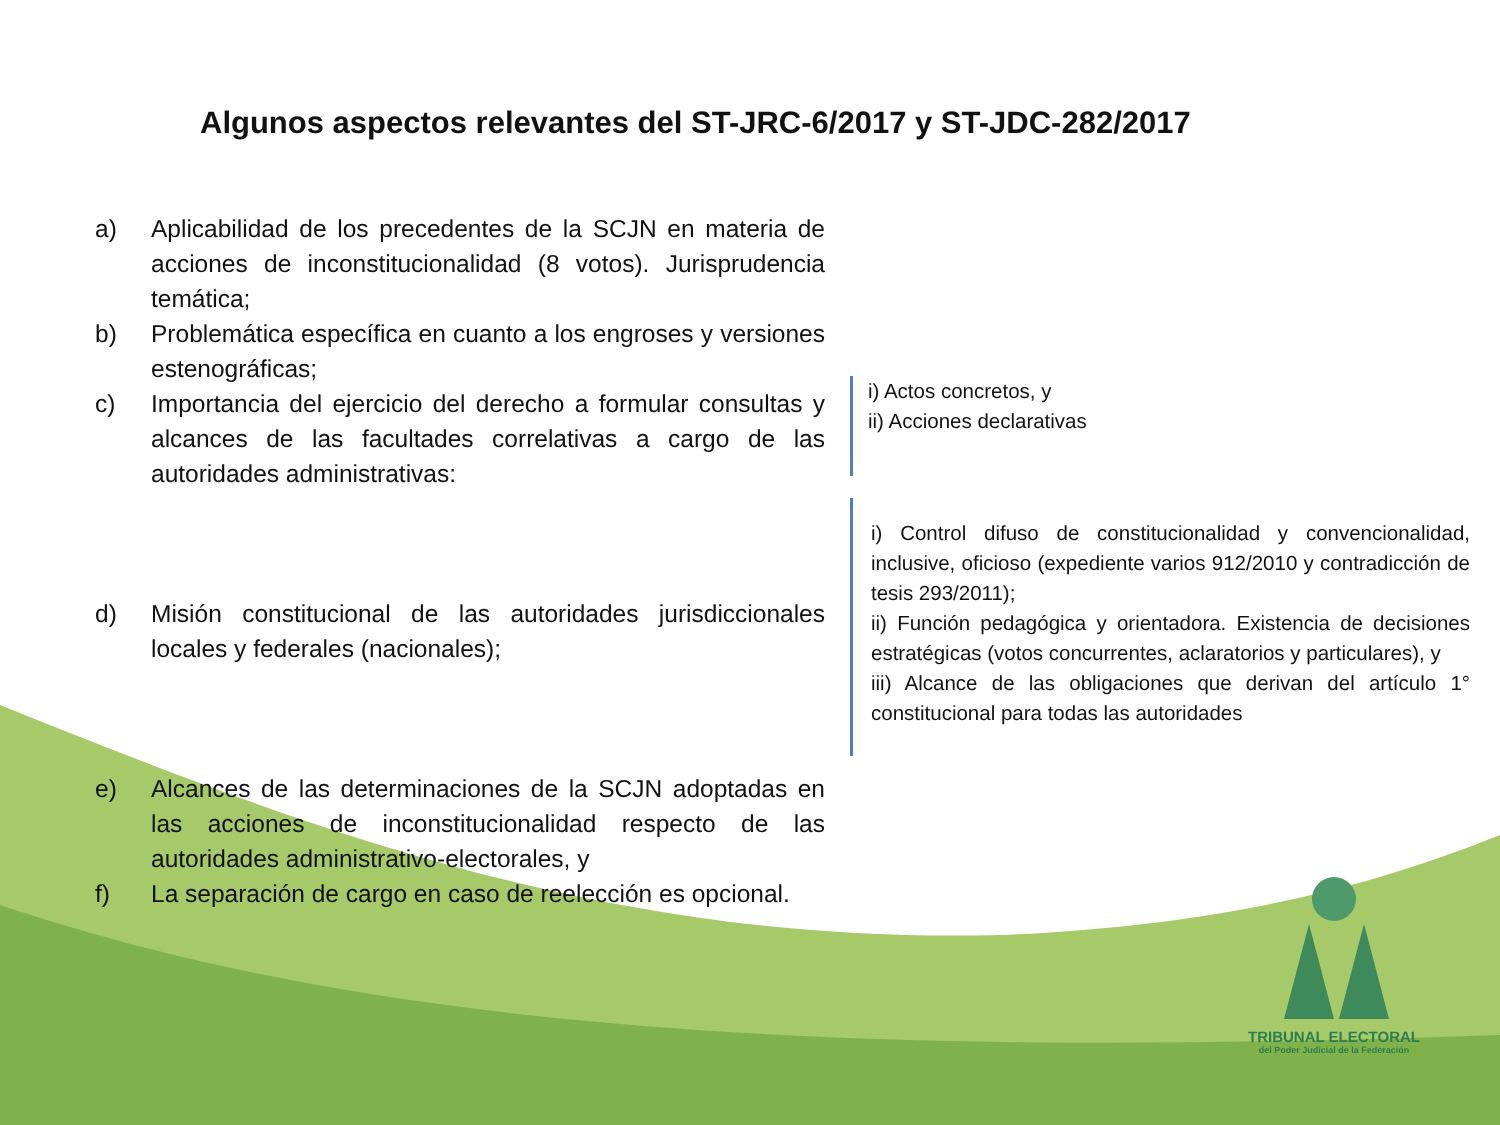Algunos aspectos relevantes del ST-JRC-6/2017 y ST-JDC-282/2017
a) Aplicabilidad de los precedentes de la SCJN en materia de acciones de inconstitucionalidad (8 votos). Jurisprudencia temática;
b) Problemática específica en cuanto a los engroses y versiones estenográficas;
c) Importancia del ejercicio del derecho a formular consultas y alcances de las facultades correlativas a cargo de las autoridades administrativas:
d) Misión constitucional de las autoridades jurisdiccionales locales y federales (nacionales);
e) Alcances de las determinaciones de la SCJN adoptadas en las acciones de inconstitucionalidad respecto de las autoridades administrativo-electorales, y
f) La separación de cargo en caso de reelección es opcional.
i) Actos concretos, y
ii) Acciones declarativas
i) Control difuso de constitucionalidad y convencionalidad, inclusive, oficioso (expediente varios 912/2010 y contradicción de tesis 293/2011);
ii) Función pedagógica y orientadora. Existencia de decisiones estratégicas (votos concurrentes, aclaratorios y particulares), y
iii) Alcance de las obligaciones que derivan del artículo 1° constitucional para todas las autoridades
TRIBUNAL ELECTORAL
del Poder Judicial de la Federación